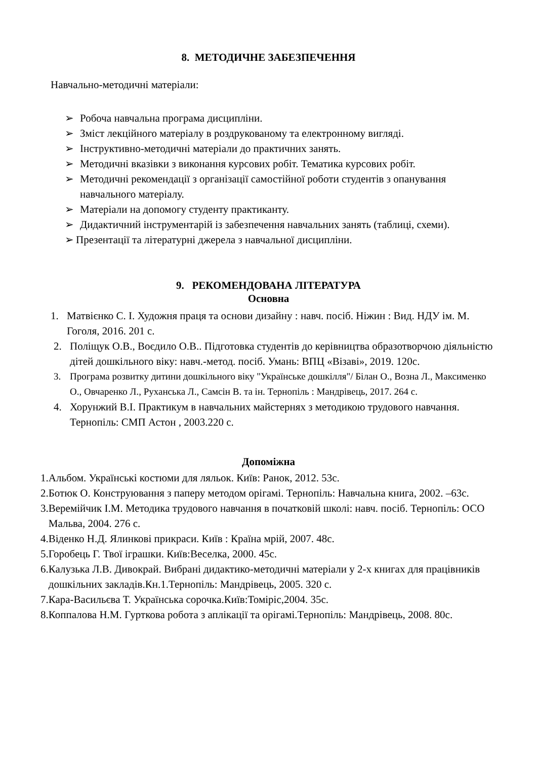8. МЕТОДИЧНЕ ЗАБЕЗПЕЧЕННЯ
Навчально-методичні матеріали:
➢ Робоча навчальна програма дисципліни.
➢ Зміст лекційного матеріалу в роздрукованому та електронному вигляді.
➢ Інструктивно-методичні матеріали до практичних занять.
➢ Методичні вказівки з виконання курсових робіт. Тематика курсових робіт.
➢ Методичні рекомендації з організації самостійної роботи студентів з опанування навчального матеріалу.
➢ Матеріали на допомогу студенту практиканту.
➢ Дидактичний інструментарій із забезпечення навчальних занять (таблиці, схеми).
➢ Презентації та літературні джерела з навчальної дисципліни.
9. РЕКОМЕНДОВАНА ЛІТЕРАТУРА
Основна
1. Матвієнко С. І. Художня праця та основи дизайну : навч. посіб. Ніжин : Вид. НДУ ім. М. Гоголя, 2016. 201 с.
2. Поліщук О.В., Воєдило О.В.. Підготовка студентів до керівництва образотворчою діяльністю дітей дошкільного віку: навч.-метод. посіб. Умань: ВПЦ «Візаві», 2019. 120с.
3. Програма розвитку дитини дошкільного віку "Українське дошкілля"/ Білан О., Возна Л., Максименко О., Овчаренко Л., Руханська Л., Самсін В. та ін. Тернопіль : Мандрівець, 2017. 264 с.
4. Хорунжий В.І. Практикум в навчальних майстернях з методикою трудового навчання. Тернопіль: СМП Астон , 2003.220 с.
Допоміжна
1. Альбом. Українські костюми для ляльок. Київ: Ранок, 2012. 53с.
2. Ботюк О. Конструювання з паперу методом орігамі. Тернопіль: Навчальна книга, 2002. –63с.
3. Веремійчик І.М. Методика трудового навчання в початковій школі: навч. посіб. Тернопіль: ОСО Мальва, 2004. 276 с.
4. Віденко Н.Д. Ялинкові прикраси. Київ : Країна мрій, 2007. 48с.
5. Горобець Г. Твої іграшки. Київ:Веселка, 2000. 45с.
6. Калузька Л.В. Дивокрай. Вибрані дидактико-методичні матеріали у 2-х книгах для працівників дошкільних закладів.Кн.1.Тернопіль: Мандрівець, 2005. 320 с.
7. Кара-Васильєва Т. Українська сорочка.Київ:Томіріс,2004. 35с.
8. Коппалова Н.М. Гурткова робота з аплікації та орігамі.Тернопіль: Мандрівець, 2008. 80с.